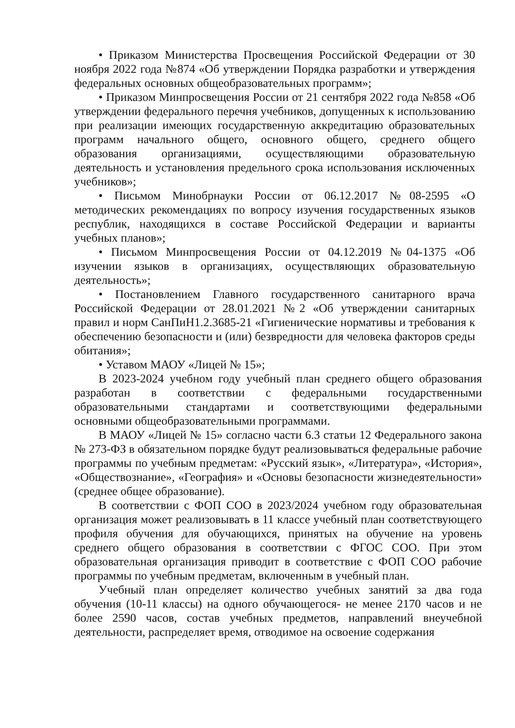• Приказом Министерства Просвещения Российской Федерации от 30 ноября 2022 года №874 «Об утверждении Порядка разработки и утверждения федеральных основных общеобразовательных программ»;
• Приказом Минпросвещения России от 21 сентября 2022 года №858 «Об утверждении федерального перечня учебников, допущенных к использованию при реализации имеющих государственную аккредитацию образовательных программ начального общего, основного общего, среднего общего образования организациями, осуществляющими образовательную деятельность и установления предельного срока использования исключенных учебников»;
• Письмом Минобрнауки России от 06.12.2017 №08-2595 «О методических рекомендациях по вопросу изучения государственных языков республик, находящихся в составе Российской Федерации и варианты учебных планов»;
• Письмом Минпросвещения России от 04.12.2019 №04-1375 «Об изучении языков в организациях, осуществляющих образовательную деятельность»;
• Постановлением Главного государственного санитарного врача Российской Федерации от 28.01.2021 №2 «Об утверждении санитарных правил и норм СанПиН1.2.3685-21 «Гигиенические нормативы и требования к обеспечению безопасности и (или) безвредности для человека факторов среды обитания»;
• Уставом МАОУ «Лицей № 15»;
В 2023-2024 учебном году учебный план среднего общего образования разработан в соответствии с федеральными государственными образовательными стандартами и соответствующими федеральными основными общеобразовательными программами.
В МАОУ «Лицей № 15» согласно части 6.3 статьи 12 Федерального закона № 273-ФЗ в обязательном порядке будут реализовываться федеральные рабочие программы по учебным предметам: «Русский язык», «Литература», «История», «Обществознание», «География» и «Основы безопасности жизнедеятельности» (среднее общее образование).
В соответствии с ФОП СОО в 2023/2024 учебном году образовательная организация может реализовывать в 11 классе учебный план соответствующего профиля обучения для обучающихся, принятых на обучение на уровень среднего общего образования в соответствии с ФГОС СОО. При этом образовательная организация приводит в соответствие с ФОП СОО рабочие программы по учебным предметам, включенным в учебный план.
Учебный план определяет количество учебных занятий за два года обучения (10-11 классы) на одного обучающегося- не менее 2170 часов и не более 2590 часов, состав учебных предметов, направлений внеучебной деятельности, распределяет время, отводимое на освоение содержания